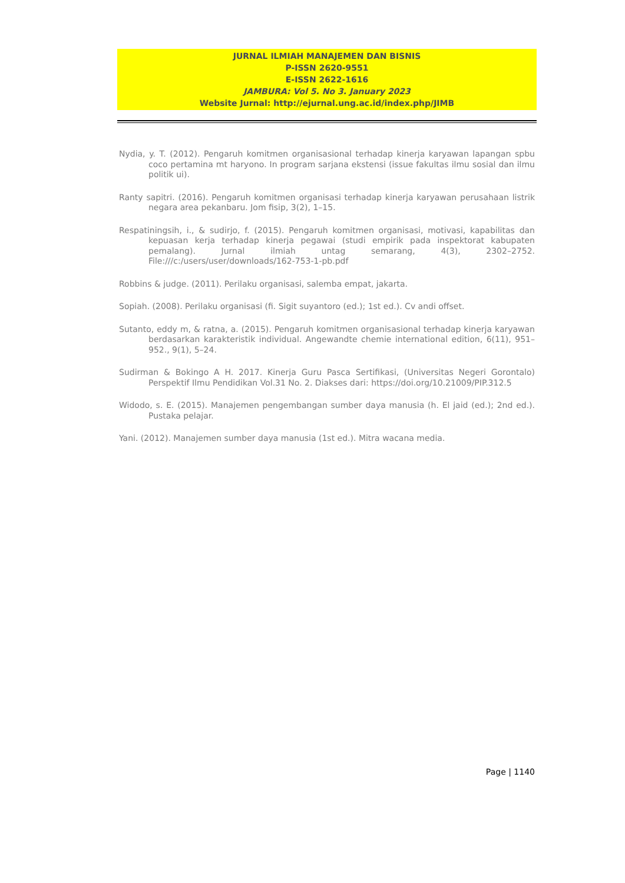JURNAL ILMIAH MANAJEMEN DAN BISNIS
P-ISSN 2620-9551
E-ISSN 2622-1616
JAMBURA: Vol 5. No 3. January 2023
Website Jurnal: http://ejurnal.ung.ac.id/index.php/JIMB
Nydia, y. T. (2012). Pengaruh komitmen organisasional terhadap kinerja karyawan lapangan spbu coco pertamina mt haryono. In program sarjana ekstensi (issue fakultas ilmu sosial dan ilmu politik ui).
Ranty sapitri. (2016). Pengaruh komitmen organisasi terhadap kinerja karyawan perusahaan listrik negara area pekanbaru. Jom fisip, 3(2), 1–15.
Respatiningsih, i., & sudirjo, f. (2015). Pengaruh komitmen organisasi, motivasi, kapabilitas dan kepuasan kerja terhadap kinerja pegawai (studi empirik pada inspektorat kabupaten pemalang). Jurnal ilmiah untag semarang, 4(3), 2302–2752. File:///c:/users/user/downloads/162-753-1-pb.pdf
Robbins & judge. (2011). Perilaku organisasi, salemba empat, jakarta.
Sopiah. (2008). Perilaku organisasi (fi. Sigit suyantoro (ed.); 1st ed.). Cv andi offset.
Sutanto, eddy m, & ratna, a. (2015). Pengaruh komitmen organisasional terhadap kinerja karyawan berdasarkan karakteristik individual. Angewandte chemie international edition, 6(11), 951–952., 9(1), 5–24.
Sudirman & Bokingo A H. 2017. Kinerja Guru Pasca Sertifikasi, (Universitas Negeri Gorontalo) Perspektif Ilmu Pendidikan Vol.31 No. 2. Diakses dari: https://doi.org/10.21009/PIP.312.5
Widodo, s. E. (2015). Manajemen pengembangan sumber daya manusia (h. El jaid (ed.); 2nd ed.). Pustaka pelajar.
Yani. (2012). Manajemen sumber daya manusia (1st ed.). Mitra wacana media.
Page | 1140